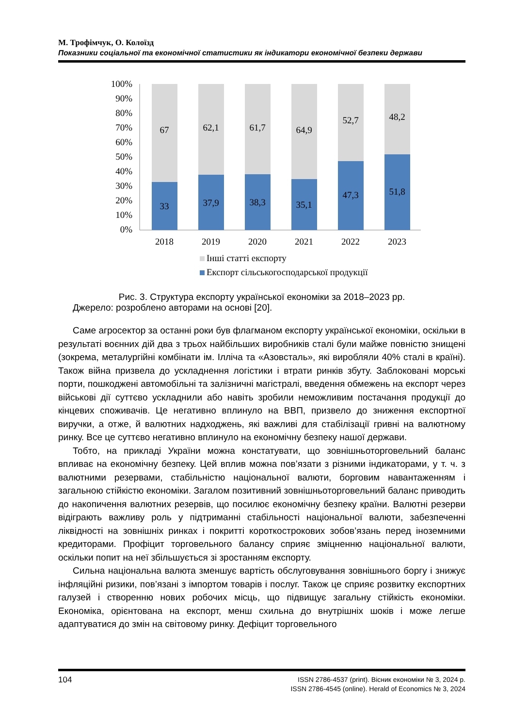М. Трофімчук, О. Колоїзд
Показники соціальної та економічної статистики як індикатори економічної безпеки держави
100%
90%
80%
70%
60%
50%
40%
30%
20%
10%
0%
67
62,1
61,7
64,9
52,7
48,2
33
37,9
38,3
35,1
47,3
51,8
2018
2019
2020
2021
2022
2023
Інші статті експорту
Експорт сільськогосподарської продукції
Рис. 3. Структура експорту української економіки за 2018–2023 рр.
Джерело: розроблено авторами на основі [20].
Саме агросектор за останні роки був флагманом експорту української економіки, оскільки в результаті воєнних дій два з трьох найбільших виробників сталі були майже повністю знищені (зокрема, металургійні комбінати ім. Ілліча та «Азовсталь», які виробляли 40% сталі в країні). Також війна призвела до ускладнення логістики і втрати ринків збуту. Заблоковані морські порти, пошкоджені автомобільні та залізничні магістралі, введення обмежень на експорт через військові дії суттєво ускладнили або навіть зробили неможливим постачання продукції до кінцевих споживачів. Це негативно вплинуло на ВВП, призвело до зниження експортної виручки, а отже, й валютних надходжень, які важливі для стабілізації гривні на валютному ринку. Все це суттєво негативно вплинуло на економічну безпеку нашої держави.
Тобто, на прикладі України можна констатувати, що зовнішньоторговельний баланс впливає на економічну безпеку. Цей вплив можна пов’язати з різними індикаторами, у т. ч. з валютними резервами, стабільністю національної валюти, борговим навантаженням і загальною стійкістю економіки. Загалом позитивний зовнішньоторговельний баланс приводить до накопичення валютних резервів, що посилює економічну безпеку країни. Валютні резерви відіграють важливу роль у підтриманні стабільності національної валюти, забезпеченні ліквідності на зовнішніх ринках і покритті короткострокових зобов’язань перед іноземними кредиторами. Профіцит торговельного балансу сприяє зміцненню національної валюти, оскільки попит на неї збільшується зі зростанням експорту.
Сильна національна валюта зменшує вартість обслуговування зовнішнього боргу і знижує інфляційні ризики, пов’язані з імпортом товарів і послуг. Також це сприяє розвитку експортних галузей і створенню нових робочих місць, що підвищує загальну стійкість економіки. Економіка, орієнтована на експорт, менш схильна до внутрішніх шоків і може легше адаптуватися до змін на світовому ринку. Дефіцит торговельного
104
ISSN 2786-4537 (print). Вісник економіки № 3, 2024 р.
ISSN 2786-4545 (online). Herald of Economics № 3, 2024